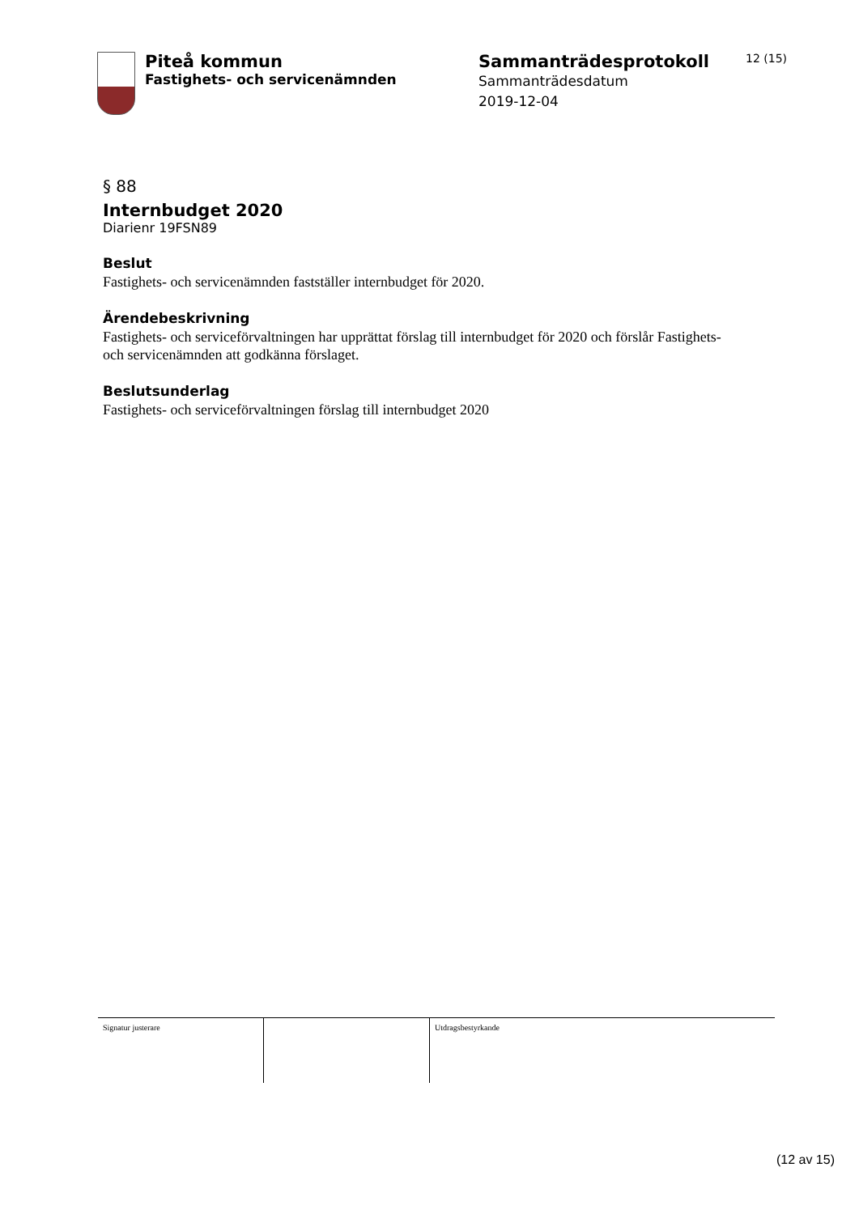Piteå kommun
Fastighets- och servicenämnden
Sammanträdesprotokoll
Sammanträdesdatum
2019-12-04
12 (15)
§ 88
Internbudget 2020
Diarienr 19FSN89
Beslut
Fastighets- och servicenämnden fastställer internbudget för 2020.
Ärendebeskrivning
Fastighets- och serviceförvaltningen har upprättat förslag till internbudget för 2020 och förslår Fastighets- och servicenämnden att godkänna förslaget.
Beslutsunderlag
Fastighets- och serviceförvaltningen förslag till internbudget 2020
Signatur justerare Utdragsbestyrkande
(12 av 15)